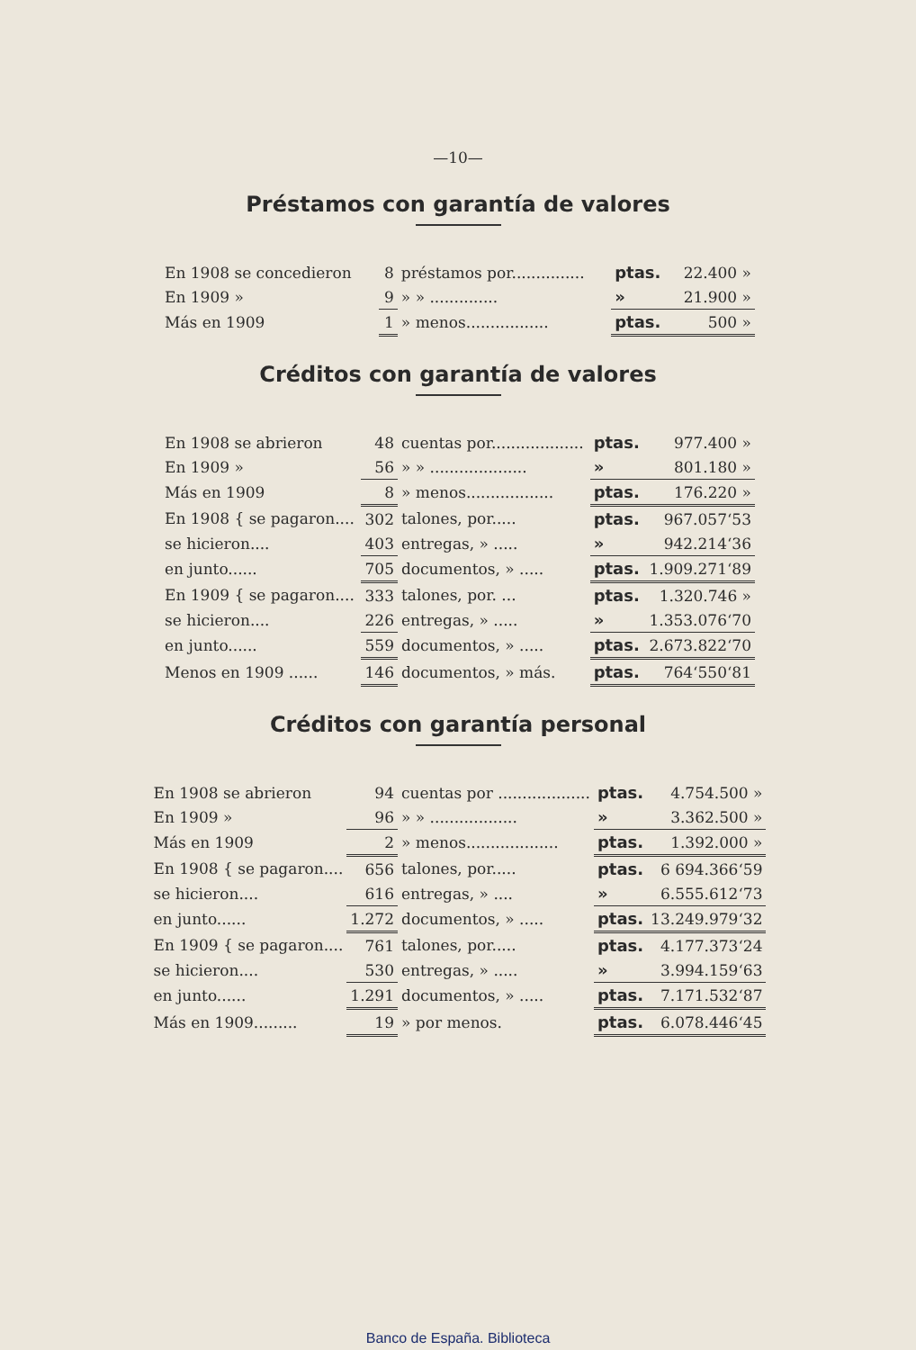—10—
Préstamos con garantía de valores
| En 1908 se concedieron | 8 | préstamos por............... | ptas. | 22.400 » |
| En 1909 » | 9 | » » .............. | » | 21.900 » |
| Más en 1909 | 1 | » menos................. | ptas. | 500 » |
Créditos con garantía de valores
| En 1908 se abrieron | 48 | cuentas por................... | ptas. | 977.400 » |
| En 1909 » | 56 | » » .................... | » | 801.180 » |
| Más en 1909 | 8 | » menos.................. | ptas. | 176.220 » |
| En 1908 { se pagaron.... | 302 | talones, por..... | ptas. | 967.057‘53 |
| se hicieron.... | 403 | entregas, » ..... | » | 942.214‘36 |
| en junto...... | 705 | documentos, » ..... | ptas. | 1.909.271‘89 |
| En 1909 { se pagaron.... | 333 | talones, por. ... | ptas. | 1.320.746 » |
| se hicieron.... | 226 | entregas, » ..... | » | 1.353.076‘70 |
| en junto...... | 559 | documentos, » ..... | ptas. | 2.673.822‘70 |
| Menos en 1909 ...... | 146 | documentos, » más. | ptas. | 764‘550‘81 |
Créditos con garantía personal
| En 1908 se abrieron | 94 | cuentas por ................... | ptas. | 4.754.500 » |
| En 1909 » | 96 | » » .................. | » | 3.362.500 » |
| Más en 1909 | 2 | » menos................... | ptas. | 1.392.000 » |
| En 1908 { se pagaron.... | 656 | talones, por..... | ptas. | 6 694.366‘59 |
| se hicieron.... | 616 | entregas, » .... | » | 6.555.612‘73 |
| en junto...... | 1.272 | documentos, » ..... | ptas. | 13.249.979‘32 |
| En 1909 { se pagaron.... | 761 | talones, por..... | ptas. | 4.177.373‘24 |
| se hicieron.... | 530 | entregas, » ..... | » | 3.994.159‘63 |
| en junto...... | 1.291 | documentos, » ..... | ptas. | 7.171.532‘87 |
| Más en 1909......... | 19 | » por menos. | ptas. | 6.078.446‘45 |
Banco de España. Biblioteca